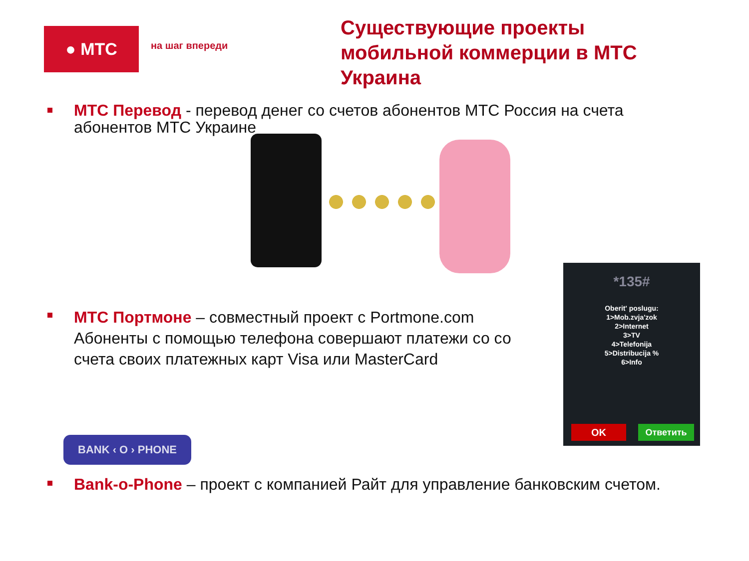● МТС
на шаг впереди
Существующие проекты мобильной коммерции в МТС Украина
МТС Перевод - перевод денег со счетов абонентов МТС Россия на счета абонентов МТС Украине
МТС Портмоне – совместный проект с Portmone.com
Абоненты с помощью телефона совершают платежи со со счета своих платежных карт Visa или MasterCard
*135#
Oberit' poslugu:
1>Mob.zvja'zok
2>Internet
3>TV
4>Telefonija
5>Distribucija %
6>Info
OK Ответить
BANK ‹ O › PHONE
Bank-o-Phone – проект с компанией Райт для управление банковским счетом.